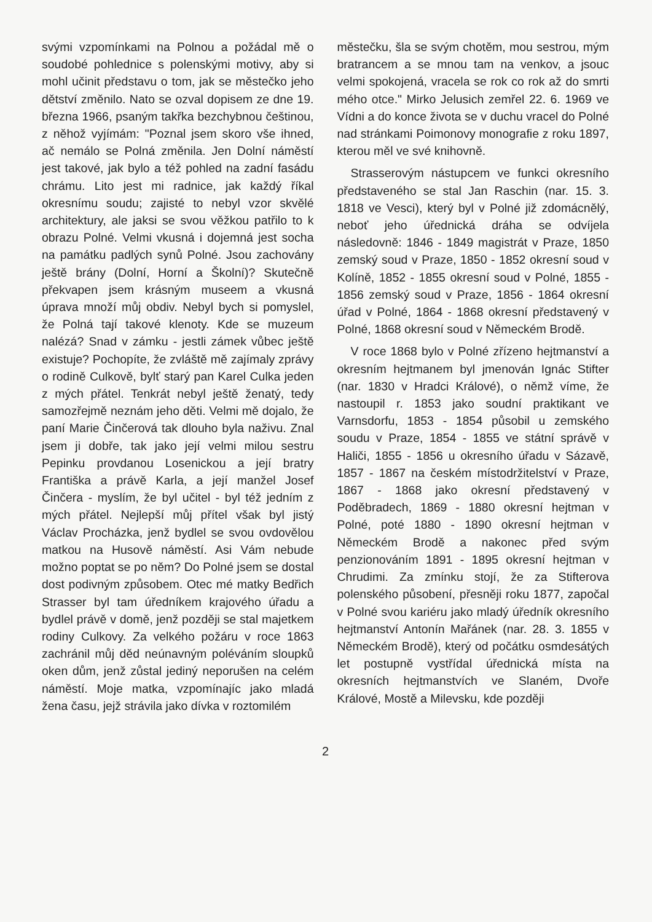svými vzpomínkami na Polnou a požádal mě o soudobé pohlednice s polenskými motivy, aby si mohl učinit představu o tom, jak se městečko jeho dětství změnilo. Nato se ozval dopisem ze dne 19. března 1966, psaným takřka bezchybnou češtinou, z něhož vyjímám: "Poznal jsem skoro vše ihned, ač nemálo se Polná změnila. Jen Dolní náměstí jest takové, jak bylo a též pohled na zadní fasádu chrámu. Lito jest mi radnice, jak každý říkal okresnímu soudu; zajisté to nebyl vzor skvělé architektury, ale jaksi se svou věžkou patřilo to k obrazu Polné. Velmi vkusná i dojemná jest socha na památku padlých synů Polné. Jsou zachovány ještě brány (Dolní, Horní a Školní)? Skutečně překvapen jsem krásným museem a vkusná úprava množí můj obdiv. Nebyl bych si pomyslel, že Polná tají takové klenoty. Kde se muzeum nalézá? Snad v zámku - jestli zámek vůbec ještě existuje? Pochopíte, že zvláště mě zajímaly zprávy o rodině Culkově, bylť starý pan Karel Culka jeden z mých přátel. Tenkrát nebyl ještě ženatý, tedy samozřejmě neznám jeho děti. Velmi mě dojalo, že paní Marie Činčerová tak dlouho byla naživu. Znal jsem ji dobře, tak jako její velmi milou sestru Pepinku provdanou Losenickou a její bratry Františka a právě Karla, a její manžel Josef Činčera - myslím, že byl učitel - byl též jedním z mých přátel. Nejlepší můj přítel však byl jistý Václav Procházka, jenž bydlel se svou ovdovělou matkou na Husově náměstí. Asi Vám nebude možno poptat se po něm? Do Polné jsem se dostal dost podivným způsobem. Otec mé matky Bedřich Strasser byl tam úředníkem krajového úřadu a bydlel právě v domě, jenž později se stal majetkem rodiny Culkovy. Za velkého požáru v roce 1863 zachránil můj děd neúnavným poléváním sloupků oken dům, jenž zůstal jediný neporušen na celém náměstí. Moje matka, vzpomínajíc jako mladá žena času, jejž strávila jako dívka v roztomilém
městečku, šla se svým chotěm, mou sestrou, mým bratrancem a se mnou tam na venkov, a jsouc velmi spokojená, vracela se rok co rok až do smrti mého otce." Mirko Jelusich zemřel 22. 6. 1969 ve Vídni a do konce života se v duchu vracel do Polné nad stránkami Poimonovy monografie z roku 1897, kterou měl ve své knihovně.
Strasserovým nástupcem ve funkci okresního představeného se stal Jan Raschin (nar. 15. 3. 1818 ve Vesci), který byl v Polné již zdomácnělý, neboť jeho úřednická dráha se odvíjela následovně: 1846 - 1849 magistrát v Praze, 1850 zemský soud v Praze, 1850 - 1852 okresní soud v Kolíně, 1852 - 1855 okresní soud v Polné, 1855 - 1856 zemský soud v Praze, 1856 - 1864 okresní úřad v Polné, 1864 - 1868 okresní představený v Polné, 1868 okresní soud v Německém Brodě.
V roce 1868 bylo v Polné zřízeno hejtmanství a okresním hejtmanem byl jmenován Ignác Stifter (nar. 1830 v Hradci Králové), o němž víme, že nastoupil r. 1853 jako soudní praktikant ve Varnsdorfu, 1853 - 1854 působil u zemského soudu v Praze, 1854 - 1855 ve státní správě v Haliči, 1855 - 1856 u okresního úřadu v Sázavě, 1857 - 1867 na českém místodržitelství v Praze, 1867 - 1868 jako okresní představený v Poděbradech, 1869 - 1880 okresní hejtman v Polné, poté 1880 - 1890 okresní hejtman v Německém Brodě a nakonec před svým penzionováním 1891 - 1895 okresní hejtman v Chrudimi. Za zmínku stojí, že za Stifterova polenského působení, přesněji roku 1877, započal v Polné svou kariéru jako mladý úředník okresního hejtmanství Antonín Mařánek (nar. 28. 3. 1855 v Německém Brodě), který od počátku osmdesátých let postupně vystřídal úřednická místa na okresních hejtmanstvích ve Slaném, Dvoře Králové, Mostě a Milevsku, kde později
2